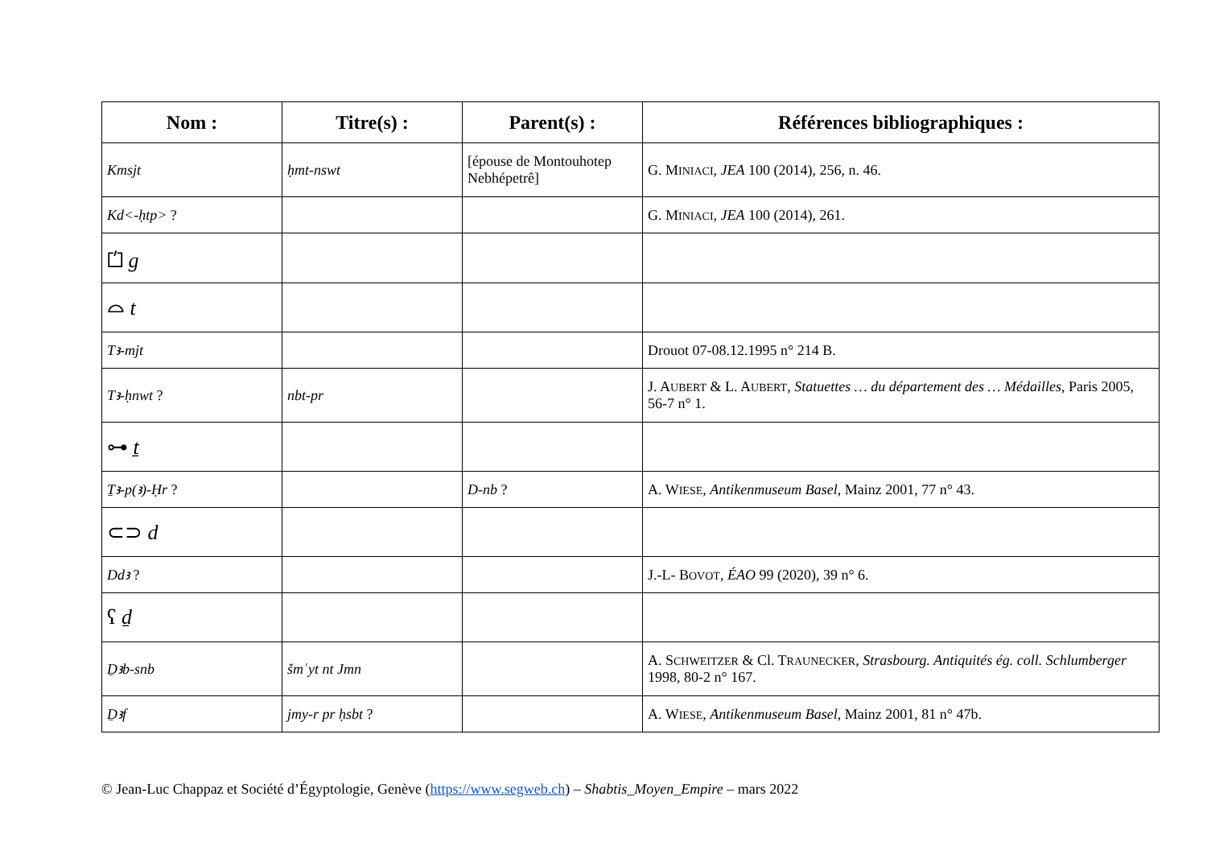| Nom : | Titre(s) : | Parent(s) : | Références bibliographiques : |
| --- | --- | --- | --- |
| Kmsjt | ḥmt-nswt | [épouse de Montouhotep Nebhépetrê] | G. M INIACI , JEA 100 (2014), 256, n. 46. |
| Kd<-ḥtp> ? | | | G. M INIACI , JEA 100 (2014), 261. |
| ⏍ g | | | |
| ⌓ t | | | |
| Tꜣ-mjt | | | Drouot 07-08.12.1995 n° 214 B. |
| Tꜣ-ḥnwt ? | nbt-pr | | J. A UBERT & L. A UBERT , Statuettes … du département des … Médailles , Paris 2005, 56-7 n° 1. |
| ⊶ ṯ | | | |
| Ṯꜣ-p(ꜣ)-Ḥr ? | | D-nb ? | A. W IESE , Antikenmuseum Basel , Mainz 2001, 77 n° 43. |
| ⊂⊃ d | | | |
| Ddꜣ ? | | | J.-L- B OVOT , ÉAO 99 (2020), 39 n° 6. |
| ʕ ḏ | | | |
| Ḏꜣb-snb | šmʿyt nt Jmn | | A. S CHWEITZER & Cl. T RAUNECKER , Strasbourg. Antiquités ég. coll. Schlumberger 1998, 80-2 n° 167. |
| Ḏꜣf | jmy-r pr ḥsbt ? | | A. W IESE , Antikenmuseum Basel , Mainz 2001, 81 n° 47b. |
© Jean-Luc Chappaz et Société d’Égyptologie, Genève (https://www.segweb.ch) – Shabtis_Moyen_Empire – mars 2022